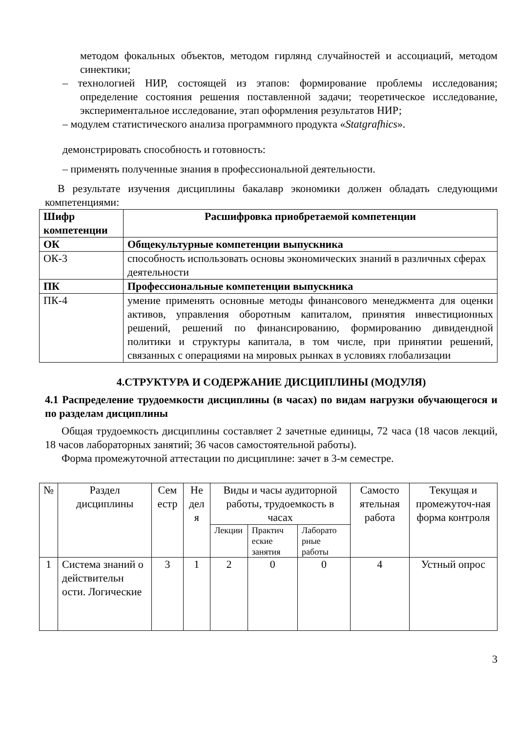методом фокальных объектов, методом гирлянд случайностей и ассоциаций, методом синектики;
– технологией НИР, состоящей из этапов: формирование проблемы исследования; определение состояния решения поставленной задачи; теоретическое исследование, экспериментальное исследование, этап оформления результатов НИР;
– модулем статистического анализа программного продукта «Statgrafhics».
демонстрировать способность и готовность:
– применять полученные знания в профессиональной деятельности.
В результате изучения дисциплины бакалавр экономики должен обладать следующими компетенциями:
| Шифр компетенции | Расшифровка приобретаемой компетенции |
| --- | --- |
| ОК | Общекультурные компетенции выпускника |
| ОК-3 | способность использовать основы экономических знаний в различных сферах деятельности |
| ПК | Профессиональные компетенции выпускника |
| ПК-4 | умение применять основные методы финансового менеджмента для оценки активов, управления оборотным капиталом, принятия инвестиционных решений, решений по финансированию, формированию дивидендной политики и структуры капитала, в том числе, при принятии решений, связанных с операциями на мировых рынках в условиях глобализации |
4.СТРУКТУРА И СОДЕРЖАНИЕ ДИСЦИПЛИНЫ (МОДУЛЯ)
4.1 Распределение трудоемкости дисциплины (в часах) по видам нагрузки обучающегося и по разделам дисциплины
Общая трудоемкость дисциплины составляет 2 зачетные единицы, 72 часа (18 часов лекций, 18 часов лабораторных занятий; 36 часов самостоятельной работы).
Форма промежуточной аттестации по дисциплине: зачет в 3-м семестре.
| № | Раздел дисциплины | Сем естр | Не дел я | Виды и часы аудиторной работы, трудоемкость в часах | | | Самосто ятельная работа | Текущая и промежуточ-ная форма контроля |
| | | | | Лекции | Практич еские занятия | Лаборато рные работы | | |
| 1 | Система знаний о действительн ости. Логические | 3 | 1 | 2 | 0 | 0 | 4 | Устный опрос |
3